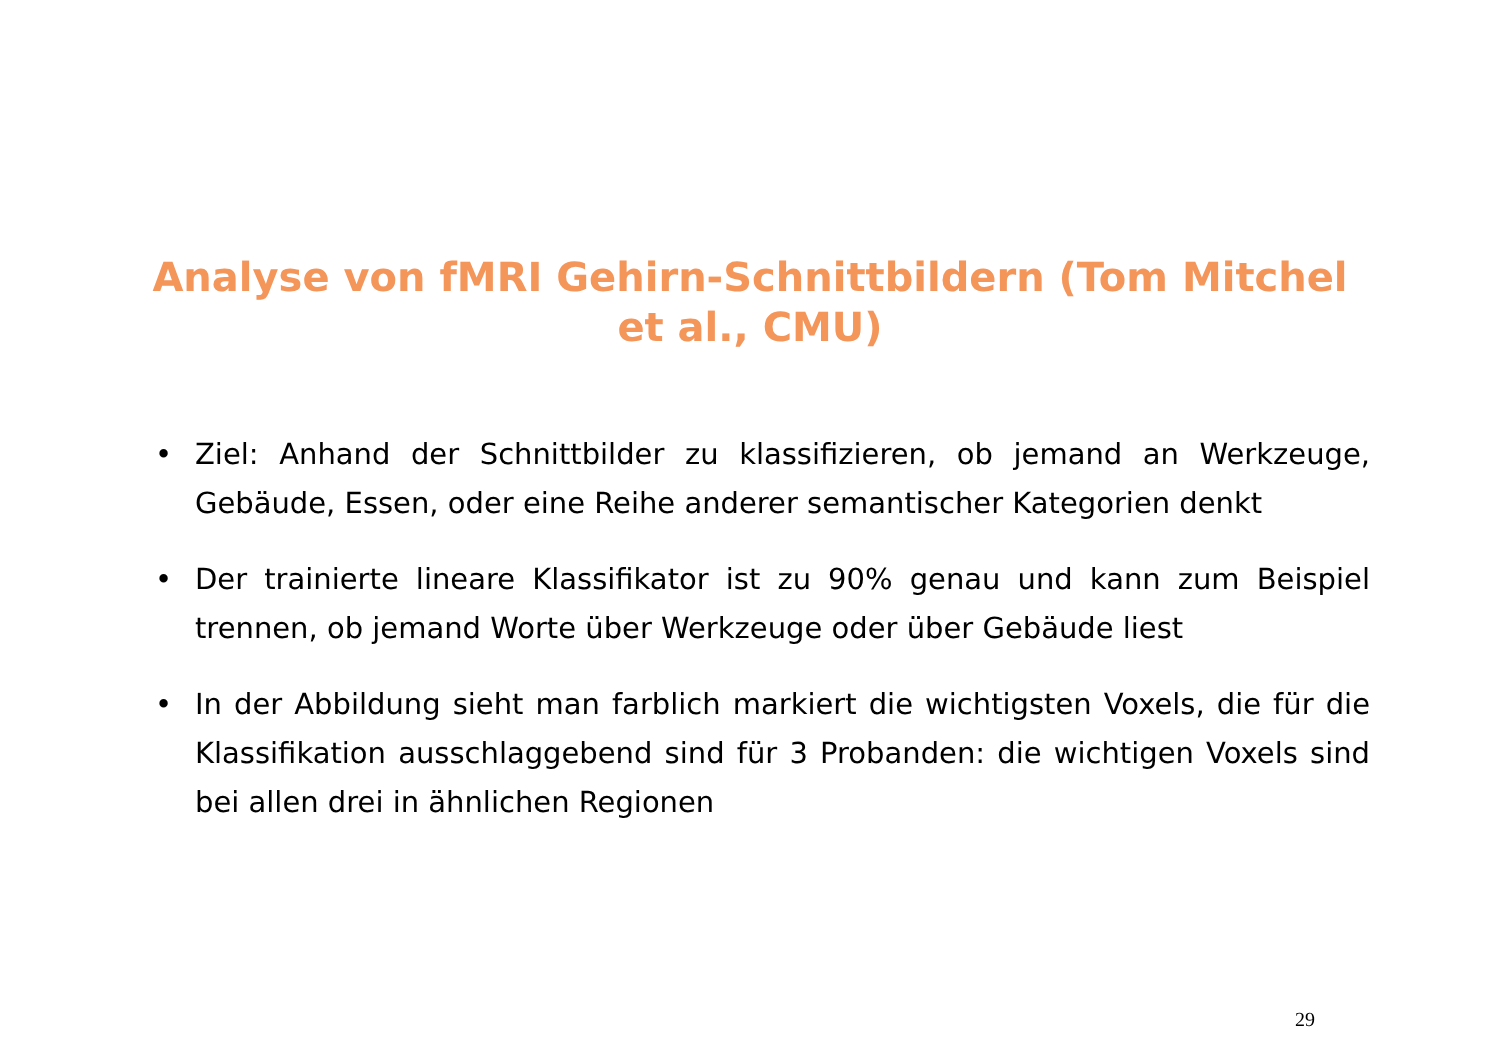Analyse von fMRI Gehirn-Schnittbildern (Tom Mitchel et al., CMU)
• Ziel: Anhand der Schnittbilder zu klassifizieren, ob jemand an Werkzeuge, Gebäude, Essen, oder eine Reihe anderer semantischer Kategorien denkt
• Der trainierte lineare Klassifikator ist zu 90% genau und kann zum Beispiel trennen, ob jemand Worte über Werkzeuge oder über Gebäude liest
• In der Abbildung sieht man farblich markiert die wichtigsten Voxels, die für die Klassifikation ausschlaggebend sind für 3 Probanden: die wichtigen Voxels sind bei allen drei in ähnlichen Regionen
29